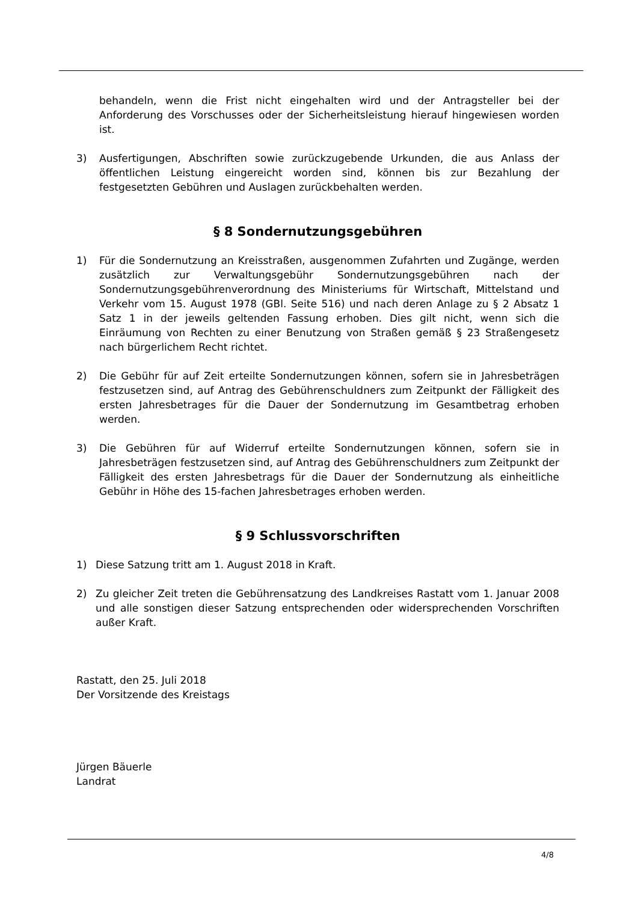behandeln, wenn die Frist nicht eingehalten wird und der Antragsteller bei der Anforderung des Vorschusses oder der Sicherheitsleistung hierauf hingewiesen worden ist.
3) Ausfertigungen, Abschriften sowie zurückzugebende Urkunden, die aus Anlass der öffentlichen Leistung eingereicht worden sind, können bis zur Bezahlung der festgesetzten Gebühren und Auslagen zurückbehalten werden.
§ 8 Sondernutzungsgebühren
1) Für die Sondernutzung an Kreisstraßen, ausgenommen Zufahrten und Zugänge, werden zusätzlich zur Verwaltungsgebühr Sondernutzungsgebühren nach der Sondernutzungsgebührenverordnung des Ministeriums für Wirtschaft, Mittelstand und Verkehr vom 15. August 1978 (GBl. Seite 516) und nach deren Anlage zu § 2 Absatz 1 Satz 1 in der jeweils geltenden Fassung erhoben. Dies gilt nicht, wenn sich die Einräumung von Rechten zu einer Benutzung von Straßen gemäß § 23 Straßengesetz nach bürgerlichem Recht richtet.
2) Die Gebühr für auf Zeit erteilte Sondernutzungen können, sofern sie in Jahresbeträgen festzusetzen sind, auf Antrag des Gebührenschuldners zum Zeitpunkt der Fälligkeit des ersten Jahresbetrages für die Dauer der Sondernutzung im Gesamtbetrag erhoben werden.
3) Die Gebühren für auf Widerruf erteilte Sondernutzungen können, sofern sie in Jahresbeträgen festzusetzen sind, auf Antrag des Gebührenschuldners zum Zeitpunkt der Fälligkeit des ersten Jahresbetrags für die Dauer der Sondernutzung als einheitliche Gebühr in Höhe des 15-fachen Jahresbetrages erhoben werden.
§ 9 Schlussvorschriften
1) Diese Satzung tritt am 1. August 2018 in Kraft.
2) Zu gleicher Zeit treten die Gebührensatzung des Landkreises Rastatt vom 1. Januar 2008 und alle sonstigen dieser Satzung entsprechenden oder widersprechenden Vorschriften außer Kraft.
Rastatt, den 25. Juli 2018
Der Vorsitzende des Kreistags
Jürgen Bäuerle
Landrat
4/8